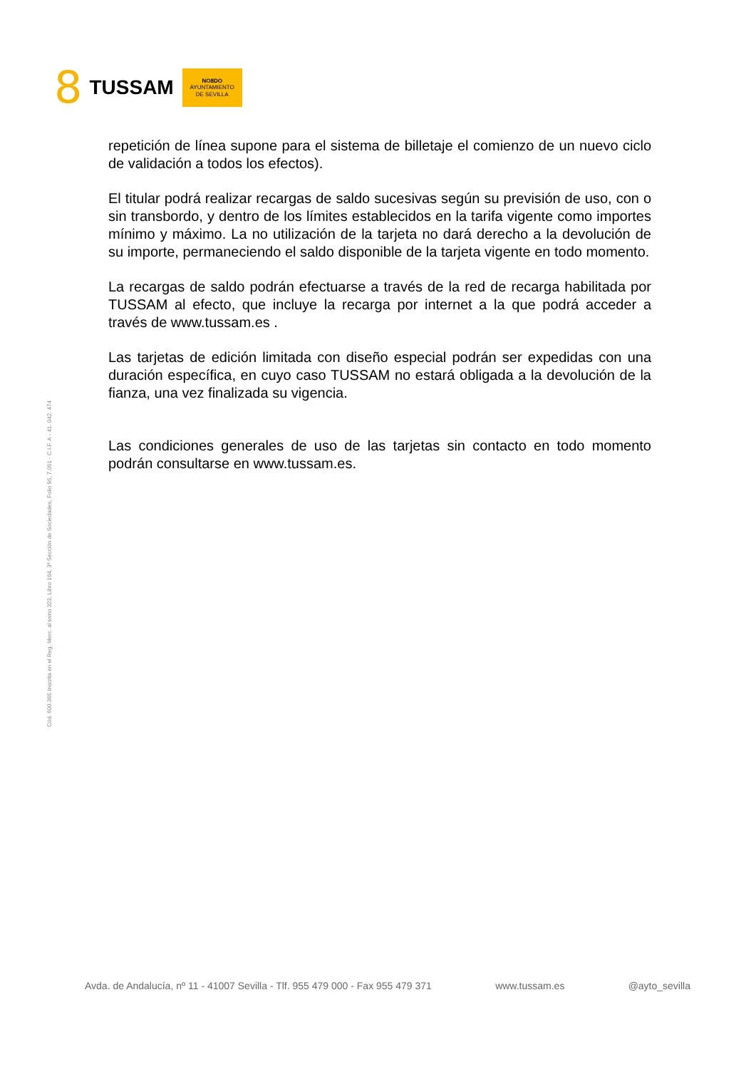8 TUSSAM
NO8DO
AYUNTAMIENTO
DE SEVILLA
Cód. 600.365 Inscrita en el Reg. Merc. al tomo 323, Libro 164, 3ª Sección de Sociedades, Folio 95, 7.051 - C.I.F. A - 41. 042. 474
repetición de línea supone para el sistema de billetaje el comienzo de un nuevo ciclo de validación a todos los efectos).
El titular podrá realizar recargas de saldo sucesivas según su previsión de uso, con o sin transbordo, y dentro de los límites establecidos en la tarifa vigente como importes mínimo y máximo. La no utilización de la tarjeta no dará derecho a la devolución de su importe, permaneciendo el saldo disponible de la tarjeta vigente en todo momento.
La recargas de saldo podrán efectuarse a través de la red de recarga habilitada por TUSSAM al efecto, que incluye la recarga por internet a la que podrá acceder a través de www.tussam.es .
Las tarjetas de edición limitada con diseño especial podrán ser expedidas con una duración específica, en cuyo caso TUSSAM no estará obligada a la devolución de la fianza, una vez finalizada su vigencia.
Las condiciones generales de uso de las tarjetas sin contacto en todo momento podrán consultarse en www.tussam.es.
Avda. de Andalucía, nº 11 - 41007 Sevilla - Tlf. 955 479 000 - Fax 955 479 371 www.tussam.es @ayto_sevilla